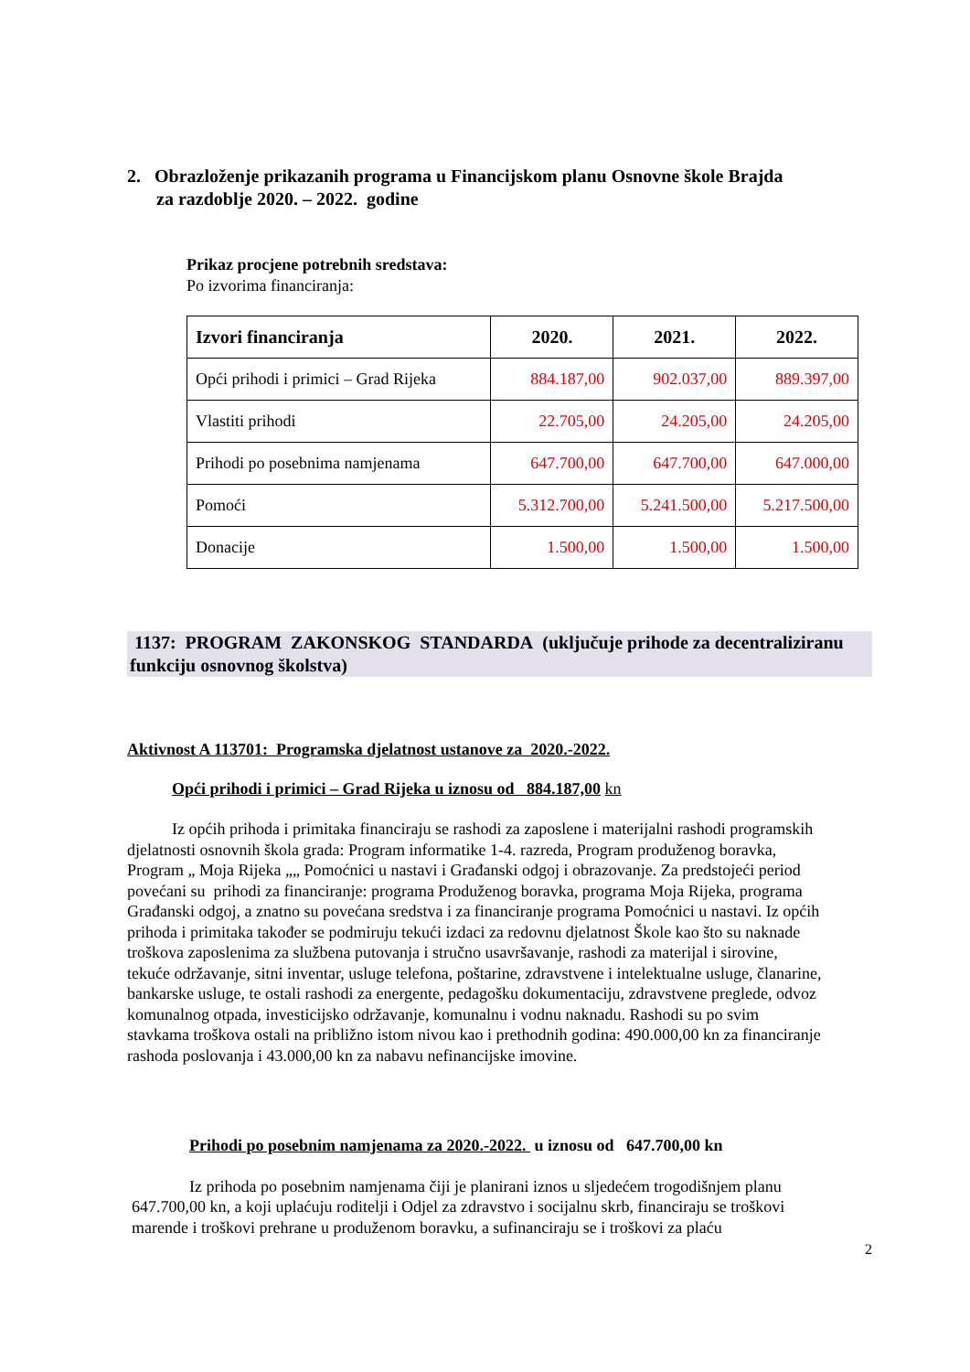2. Obrazloženje prikazanih programa u Financijskom planu Osnovne škole Brajda
za razdoblje 2020. – 2022. godine
Prikaz procjene potrebnih sredstava:
Po izvorima financiranja:
| Izvori financiranja | 2020. | 2021. | 2022. |
| --- | --- | --- | --- |
| Opći prihodi i primici – Grad Rijeka | 884.187,00 | 902.037,00 | 889.397,00 |
| Vlastiti prihodi | 22.705,00 | 24.205,00 | 24.205,00 |
| Prihodi po posebnima namjenama | 647.700,00 | 647.700,00 | 647.000,00 |
| Pomoći | 5.312.700,00 | 5.241.500,00 | 5.217.500,00 |
| Donacije | 1.500,00 | 1.500,00 | 1.500,00 |
1137: PROGRAM ZAKONSKOG STANDARDA (uključuje prihode za decentraliziranu funkciju osnovnog školstva)
Aktivnost A 113701: Programska djelatnost ustanove za 2020.-2022.
Opći prihodi i primici – Grad Rijeka u iznosu od 884.187,00 kn
Iz općih prihoda i primitaka financiraju se rashodi za zaposlene i materijalni rashodi programskih djelatnosti osnovnih škola grada: Program informatike 1-4. razreda, Program produženog boravka, Program „ Moja Rijeka „„ Pomoćnici u nastavi i Građanski odgoj i obrazovanje. Za predstojeći period povećani su prihodi za financiranje: programa Produženog boravka, programa Moja Rijeka, programa Građanski odgoj, a znatno su povećana sredstva i za financiranje programa Pomoćnici u nastavi. Iz općih prihoda i primitaka također se podmiruju tekući izdaci za redovnu djelatnost Škole kao što su naknade troškova zaposlenima za službena putovanja i stručno usavršavanje, rashodi za materijal i sirovine, tekuće održavanje, sitni inventar, usluge telefona, poštarine, zdravstvene i intelektualne usluge, članarine, bankarske usluge, te ostali rashodi za energente, pedagošku dokumentaciju, zdravstvene preglede, odvoz komunalnog otpada, investicijsko održavanje, komunalnu i vodnu naknadu. Rashodi su po svim stavkama troškova ostali na približno istom nivou kao i prethodnih godina: 490.000,00 kn za financiranje rashoda poslovanja i 43.000,00 kn za nabavu nefinancijske imovine.
Prihodi po posebnim namjenama za 2020.-2022. u iznosu od 647.700,00 kn
Iz prihoda po posebnim namjenama čiji je planirani iznos u sljedećem trogodišnjem planu 647.700,00 kn, a koji uplaćuju roditelji i Odjel za zdravstvo i socijalnu skrb, financiraju se troškovi marende i troškovi prehrane u produženom boravku, a sufinanciraju se i troškovi za plaću
2